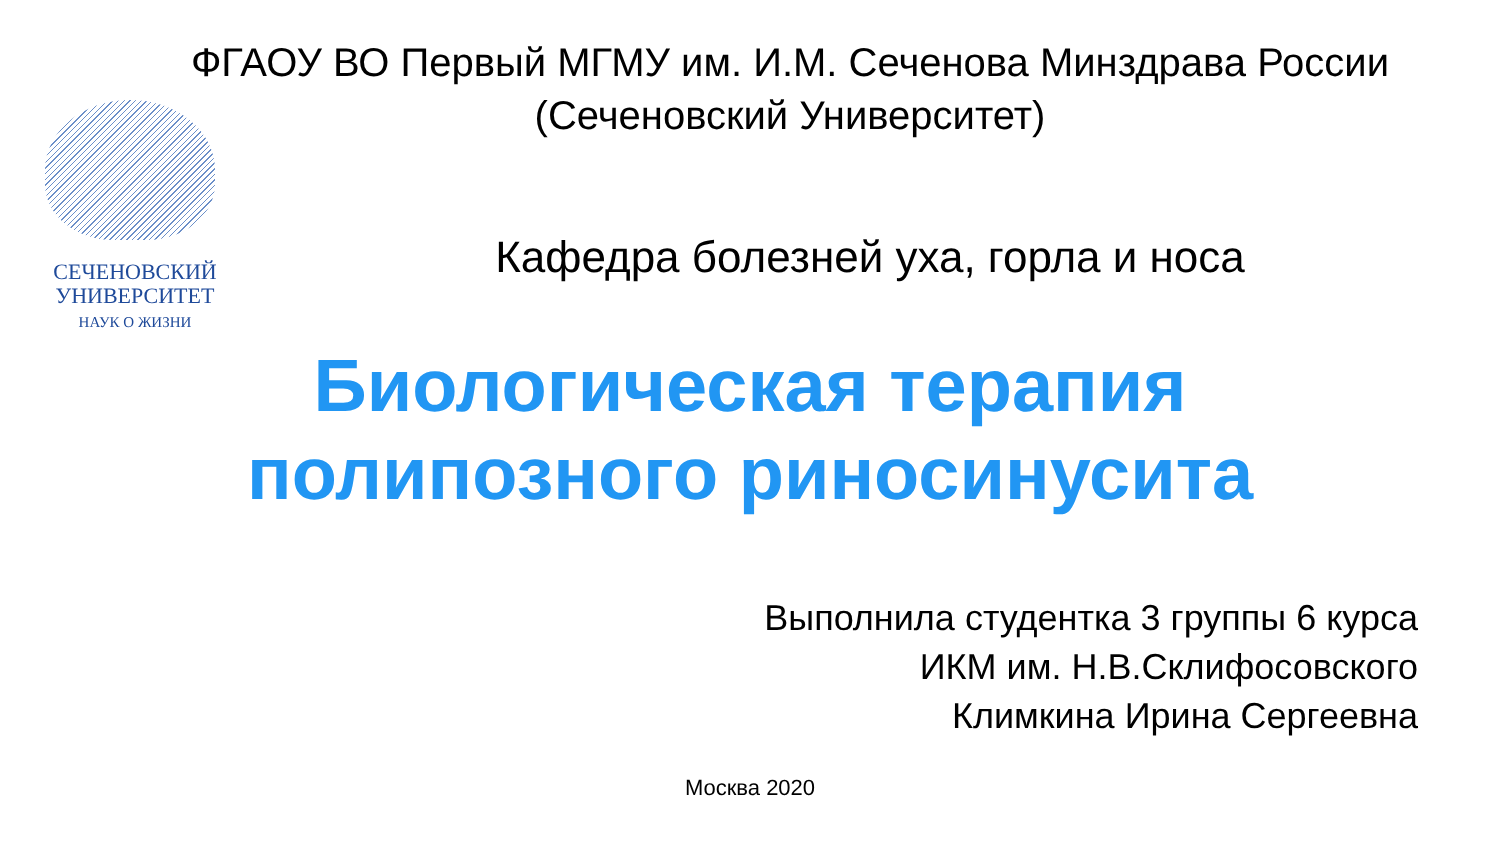ФГАОУ ВО Первый МГМУ им. И.М. Сеченова Минздрава России
(Сеченовский Университет)
СЕЧЕНОВСКИЙ
УНИВЕРСИТЕТ
НАУК О ЖИЗНИ
Кафедра болезней уха, горла и носа
Биологическая терапия
полипозного риносинусита
Выполнила студентка 3 группы 6 курса
ИКМ им. Н.В.Склифосовского
Климкина Ирина Сергеевна
Москва 2020